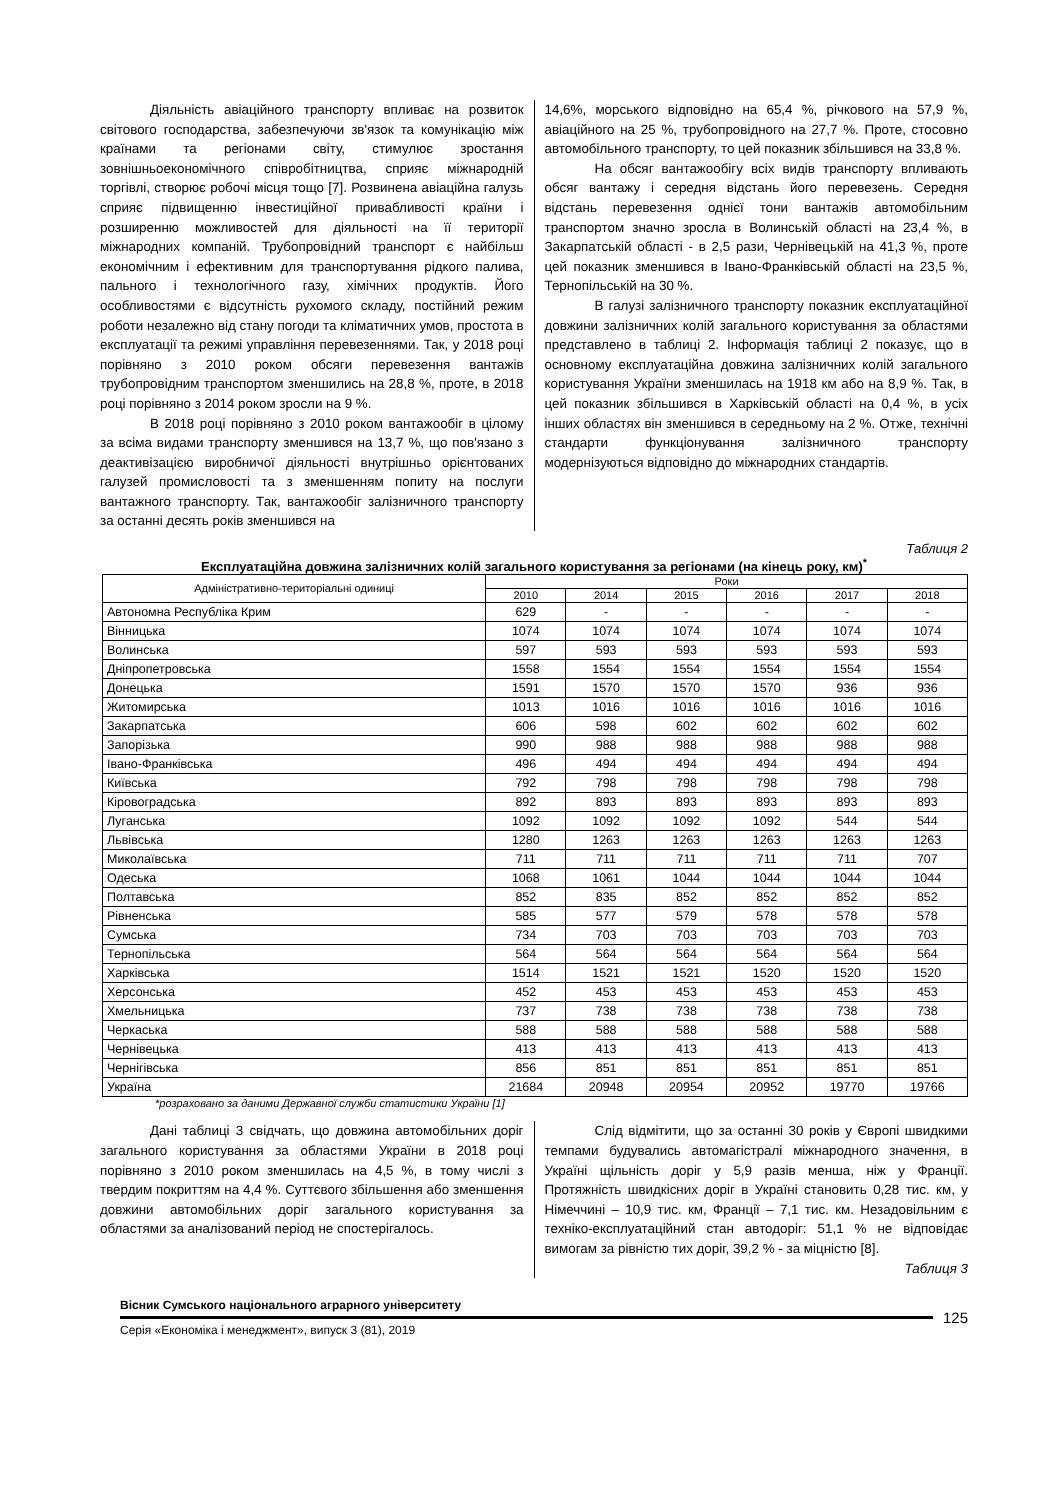Діяльність авіаційного транспорту впливає на розвиток світового господарства, забезпечуючи зв'язок та комунікацію між країнами та регіонами світу, стимулює зростання зовнішньоекономічного співробітництва, сприяє міжнародній торгівлі, створює робочі місця тощо [7]. Розвинена авіаційна галузь сприяє підвищенню інвестиційної привабливості країни і розширенню можливостей для діяльності на її території міжнародних компаній. Трубопровідний транспорт є найбільш економічним і ефективним для транспортування рідкого палива, пального і технологічного газу, хімічних продуктів. Його особливостями є відсутність рухомого складу, постійний режим роботи незалежно від стану погоди та кліматичних умов, простота в експлуатації та режимі управління перевезеннями. Так, у 2018 році порівняно з 2010 роком обсяги перевезення вантажів трубопровідним транспортом зменшились на 28,8 %, проте, в 2018 році порівняно з 2014 роком зросли на 9 %.
В 2018 році порівняно з 2010 роком вантажообіг в цілому за всіма видами транспорту зменшився на 13,7 %, що пов'язано з деактивізацією виробничої діяльності внутрішньо орієнтованих галузей промисловості та з зменшенням попиту на послуги вантажного транспорту. Так, вантажообіг залізничного транспорту за останні десять років зменшився на
14,6%, морського відповідно на 65,4 %, річкового на 57,9 %, авіаційного на 25 %, трубопровідного на 27,7 %. Проте, стосовно автомобільного транспорту, то цей показник збільшився на 33,8 %.
На обсяг вантажообігу всіх видів транспорту впливають обсяг вантажу і середня відстань його перевезень. Середня відстань перевезення однієї тони вантажів автомобільним транспортом значно зросла в Волинській області на 23,4 %, в Закарпатській області - в 2,5 рази, Чернівецькій на 41,3 %, проте цей показник зменшився в Івано-Франківській області на 23,5 %, Тернопільській на 30 %.
В галузі залізничного транспорту показник експлуатаційної довжини залізничних колій загального користування за областями представлено в таблиці 2. Інформація таблиці 2 показує, що в основному експлуатаційна довжина залізничних колій загального користування України зменшилась на 1918 км або на 8,9 %. Так, в цей показник збільшився в Харківській області на 0,4 %, в усіх інших областях він зменшився в середньому на 2 %. Отже, технічні стандарти функціонування залізничного транспорту модернізуються відповідно до міжнародних стандартів.
Таблиця 2
Експлуатаційна довжина залізничних колій загального користування за регіонами (на кінець року, км)<sup>*</sup>
| Адміністративно-територіальні одиниці | Роки | | | | | |
| --- | --- | --- | --- | --- | --- | --- |
| | 2010 | 2014 | 2015 | 2016 | 2017 | 2018 |
| Автономна Республіка Крим | 629 | - | - | - | - | - |
| Вінницька | 1074 | 1074 | 1074 | 1074 | 1074 | 1074 |
| Волинська | 597 | 593 | 593 | 593 | 593 | 593 |
| Дніпропетровська | 1558 | 1554 | 1554 | 1554 | 1554 | 1554 |
| Донецька | 1591 | 1570 | 1570 | 1570 | 936 | 936 |
| Житомирська | 1013 | 1016 | 1016 | 1016 | 1016 | 1016 |
| Закарпатська | 606 | 598 | 602 | 602 | 602 | 602 |
| Запорізька | 990 | 988 | 988 | 988 | 988 | 988 |
| Івано-Франківська | 496 | 494 | 494 | 494 | 494 | 494 |
| Київська | 792 | 798 | 798 | 798 | 798 | 798 |
| Кіровоградська | 892 | 893 | 893 | 893 | 893 | 893 |
| Луганська | 1092 | 1092 | 1092 | 1092 | 544 | 544 |
| Львівська | 1280 | 1263 | 1263 | 1263 | 1263 | 1263 |
| Миколаївська | 711 | 711 | 711 | 711 | 711 | 707 |
| Одеська | 1068 | 1061 | 1044 | 1044 | 1044 | 1044 |
| Полтавська | 852 | 835 | 852 | 852 | 852 | 852 |
| Рівненська | 585 | 577 | 579 | 578 | 578 | 578 |
| Сумська | 734 | 703 | 703 | 703 | 703 | 703 |
| Тернопільська | 564 | 564 | 564 | 564 | 564 | 564 |
| Харківська | 1514 | 1521 | 1521 | 1520 | 1520 | 1520 |
| Херсонська | 452 | 453 | 453 | 453 | 453 | 453 |
| Хмельницька | 737 | 738 | 738 | 738 | 738 | 738 |
| Черкаська | 588 | 588 | 588 | 588 | 588 | 588 |
| Чернівецька | 413 | 413 | 413 | 413 | 413 | 413 |
| Чернігівська | 856 | 851 | 851 | 851 | 851 | 851 |
| Україна | 21684 | 20948 | 20954 | 20952 | 19770 | 19766 |
*розраховано за даними Державної служби статистики України [1]
Дані таблиці 3 свідчать, що довжина автомобільних доріг загального користування за областями України в 2018 році порівняно з 2010 роком зменшилась на 4,5 %, в тому числі з твердим покриттям на 4,4 %. Суттєвого збільшення або зменшення довжини автомобільних доріг загального користування за областями за аналізований період не спостерігалось.
Слід відмітити, що за останні 30 років у Європі швидкими темпами будувались автомагістралі міжнародного значення, в Україні щільність доріг у 5,9 разів менша, ніж у Франції. Протяжність швидкісних доріг в Україні становить 0,28 тис. км, у Німеччині – 10,9 тис. км, Франції – 7,1 тис. км. Незадовільним є техніко-експлуатаційний стан автодоріг: 51,1 % не відповідає вимогам за рівністю тих доріг, 39,2 % - за міцністю [8].
Таблиця 3
Вісник Сумського національного аграрного університету
Серія «Економіка і менеджмент», випуск 3 (81), 2019
125